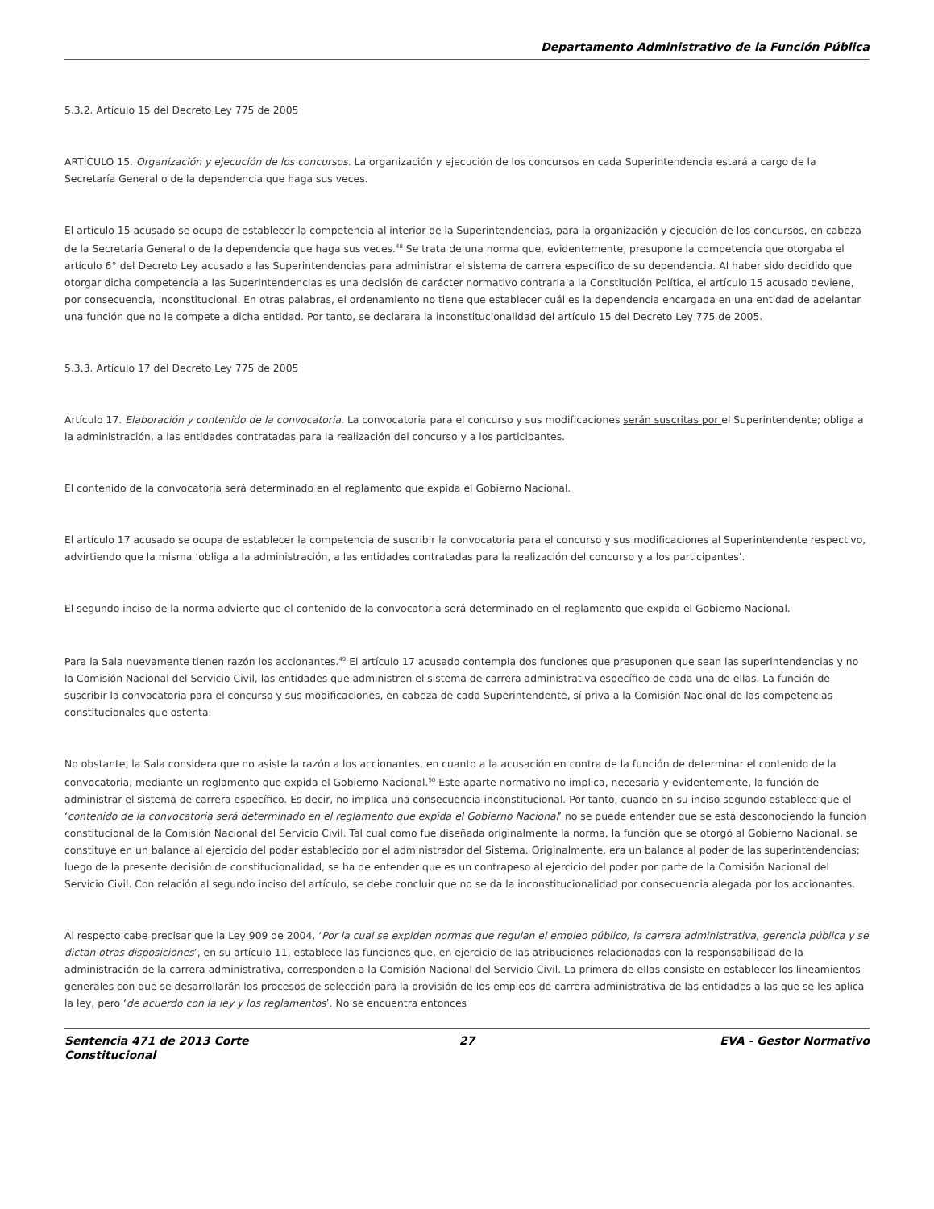Departamento Administrativo de la Función Pública
5.3.2. Artículo 15 del Decreto Ley 775 de 2005
ARTÍCULO 15. Organización y ejecución de los concursos. La organización y ejecución de los concursos en cada Superintendencia estará a cargo de la Secretaría General o de la dependencia que haga sus veces.
El artículo 15 acusado se ocupa de establecer la competencia al interior de la Superintendencias, para la organización y ejecución de los concursos, en cabeza de la Secretaria General o de la dependencia que haga sus veces.<sup>48</sup> Se trata de una norma que, evidentemente, presupone la competencia que otorgaba el artículo 6° del Decreto Ley acusado a las Superintendencias para administrar el sistema de carrera específico de su dependencia. Al haber sido decidido que otorgar dicha competencia a las Superintendencias es una decisión de carácter normativo contraria a la Constitución Política, el artículo 15 acusado deviene, por consecuencia, inconstitucional. En otras palabras, el ordenamiento no tiene que establecer cuál es la dependencia encargada en una entidad de adelantar una función que no le compete a dicha entidad. Por tanto, se declarara la inconstitucionalidad del artículo 15 del Decreto Ley 775 de 2005.
5.3.3. Artículo 17 del Decreto Ley 775 de 2005
Artículo 17. Elaboración y contenido de la convocatoria. La convocatoria para el concurso y sus modificaciones serán suscritas por el Superintendente; obliga a la administración, a las entidades contratadas para la realización del concurso y a los participantes.
El contenido de la convocatoria será determinado en el reglamento que expida el Gobierno Nacional.
El artículo 17 acusado se ocupa de establecer la competencia de suscribir la convocatoria para el concurso y sus modificaciones al Superintendente respectivo, advirtiendo que la misma ‘obliga a la administración, a las entidades contratadas para la realización del concurso y a los participantes’.
El segundo inciso de la norma advierte que el contenido de la convocatoria será determinado en el reglamento que expida el Gobierno Nacional.
Para la Sala nuevamente tienen razón los accionantes.<sup>49</sup> El artículo 17 acusado contempla dos funciones que presuponen que sean las superintendencias y no la Comisión Nacional del Servicio Civil, las entidades que administren el sistema de carrera administrativa específico de cada una de ellas. La función de suscribir la convocatoria para el concurso y sus modificaciones, en cabeza de cada Superintendente, sí priva a la Comisión Nacional de las competencias constitucionales que ostenta.
No obstante, la Sala considera que no asiste la razón a los accionantes, en cuanto a la acusación en contra de la función de determinar el contenido de la convocatoria, mediante un reglamento que expida el Gobierno Nacional.<sup>50</sup> Este aparte normativo no implica, necesaria y evidentemente, la función de administrar el sistema de carrera específico. Es decir, no implica una consecuencia inconstitucional. Por tanto, cuando en su inciso segundo establece que el ‘contenido de la convocatoria será determinado en el reglamento que expida el Gobierno Nacional’ no se puede entender que se está desconociendo la función constitucional de la Comisión Nacional del Servicio Civil. Tal cual como fue diseñada originalmente la norma, la función que se otorgó al Gobierno Nacional, se constituye en un balance al ejercicio del poder establecido por el administrador del Sistema. Originalmente, era un balance al poder de las superintendencias; luego de la presente decisión de constitucionalidad, se ha de entender que es un contrapeso al ejercicio del poder por parte de la Comisión Nacional del Servicio Civil. Con relación al segundo inciso del artículo, se debe concluir que no se da la inconstitucionalidad por consecuencia alegada por los accionantes.
Al respecto cabe precisar que la Ley 909 de 2004, ‘Por la cual se expiden normas que regulan el empleo público, la carrera administrativa, gerencia pública y se dictan otras disposiciones’, en su artículo 11, establece las funciones que, en ejercicio de las atribuciones relacionadas con la responsabilidad de la administración de la carrera administrativa, corresponden a la Comisión Nacional del Servicio Civil. La primera de ellas consiste en establecer los lineamientos generales con que se desarrollarán los procesos de selección para la provisión de los empleos de carrera administrativa de las entidades a las que se les aplica la ley, pero ‘de acuerdo con la ley y los reglamentos’. No se encuentra entonces
Sentencia 471 de 2013 Corte Constitucional
27 EVA - Gestor Normativo